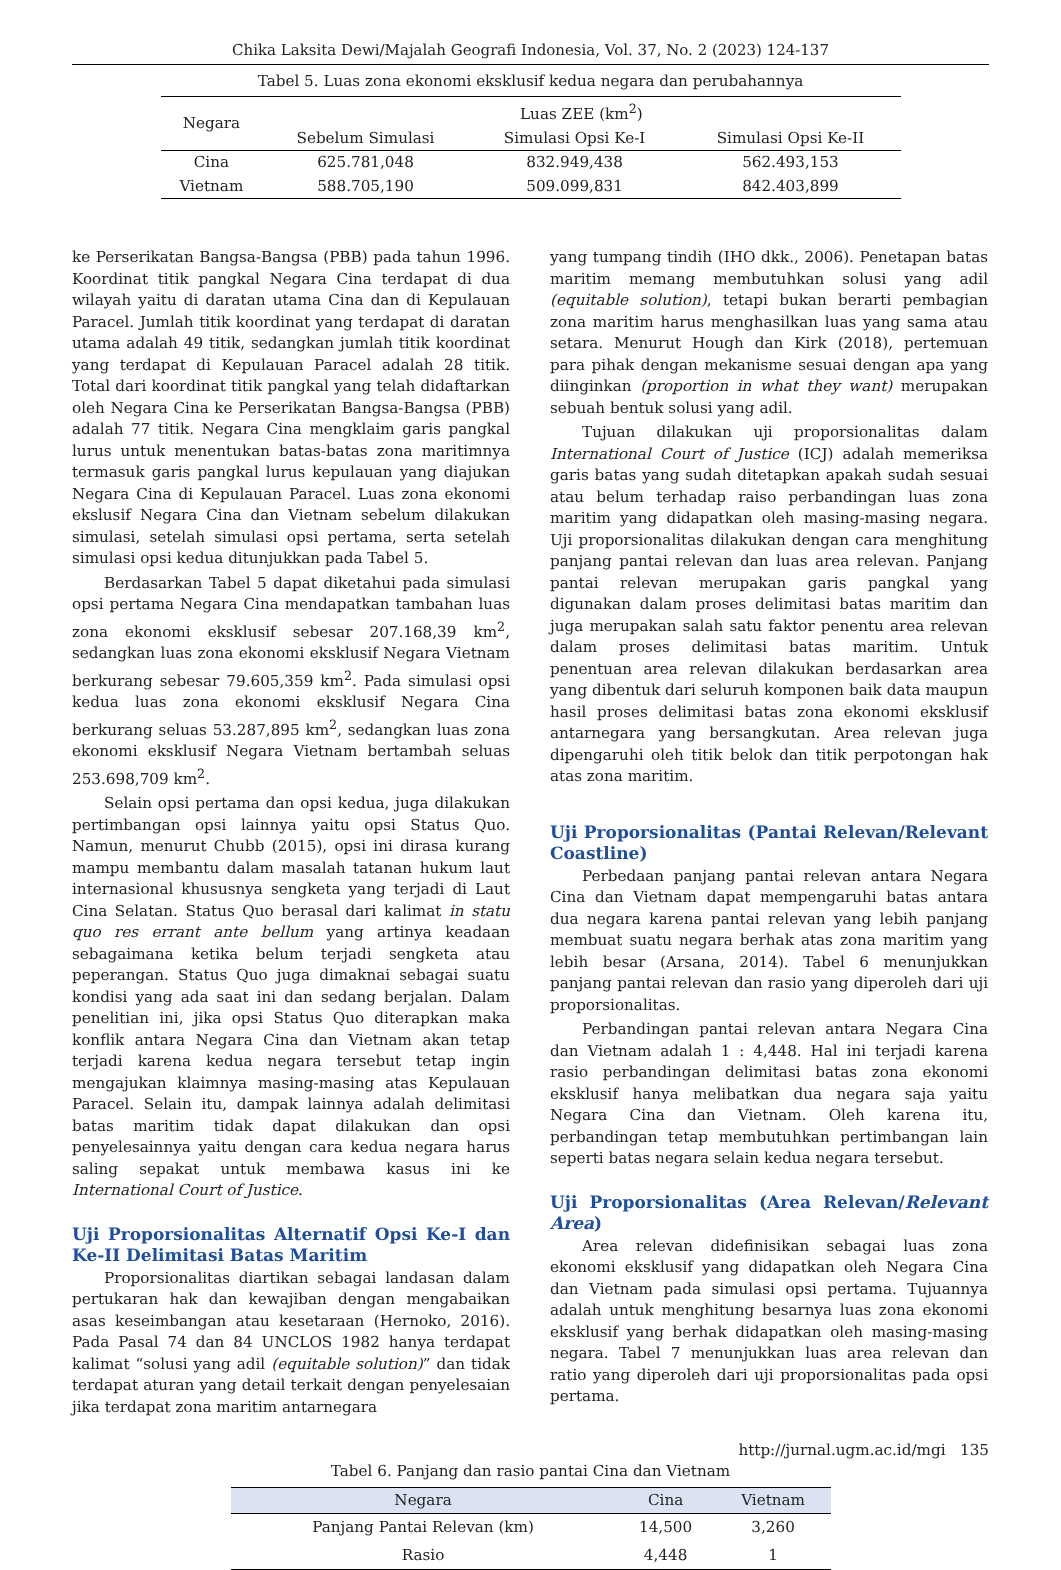Chika Laksita Dewi/Majalah Geografi Indonesia, Vol. 37, No. 2 (2023) 124-137
Tabel 5. Luas zona ekonomi eksklusif kedua negara dan perubahannya
| Negara | Luas ZEE (km<sup>2</sup>) | | |
| --- | --- | --- | --- |
| | Sebelum Simulasi | Simulasi Opsi Ke-I | Simulasi Opsi Ke-II |
| Cina | 625.781,048 | 832.949,438 | 562.493,153 |
| Vietnam | 588.705,190 | 509.099,831 | 842.403,899 |
ke Perserikatan Bangsa-Bangsa (PBB) pada tahun 1996. Koordinat titik pangkal Negara Cina terdapat di dua wilayah yaitu di daratan utama Cina dan di Kepulauan Paracel. Jumlah titik koordinat yang terdapat di daratan utama adalah 49 titik, sedangkan jumlah titik koordinat yang terdapat di Kepulauan Paracel adalah 28 titik. Total dari koordinat titik pangkal yang telah didaftarkan oleh Negara Cina ke Perserikatan Bangsa-Bangsa (PBB) adalah 77 titik. Negara Cina mengklaim garis pangkal lurus untuk menentukan batas-batas zona maritimnya termasuk garis pangkal lurus kepulauan yang diajukan Negara Cina di Kepulauan Paracel. Luas zona ekonomi ekslusif Negara Cina dan Vietnam sebelum dilakukan simulasi, setelah simulasi opsi pertama, serta setelah simulasi opsi kedua ditunjukkan pada Tabel 5.
Berdasarkan Tabel 5 dapat diketahui pada simulasi opsi pertama Negara Cina mendapatkan tambahan luas zona ekonomi eksklusif sebesar 207.168,39 km<sup>2</sup>, sedangkan luas zona ekonomi eksklusif Negara Vietnam berkurang sebesar 79.605,359 km<sup>2</sup>. Pada simulasi opsi kedua luas zona ekonomi eksklusif Negara Cina berkurang seluas 53.287,895 km<sup>2</sup>, sedangkan luas zona ekonomi eksklusif Negara Vietnam bertambah seluas 253.698,709 km<sup>2</sup>.
Selain opsi pertama dan opsi kedua, juga dilakukan pertimbangan opsi lainnya yaitu opsi Status Quo. Namun, menurut Chubb (2015), opsi ini dirasa kurang mampu membantu dalam masalah tatanan hukum laut internasional khususnya sengketa yang terjadi di Laut Cina Selatan. Status Quo berasal dari kalimat in statu quo res errant ante bellum yang artinya keadaan sebagaimana ketika belum terjadi sengketa atau peperangan. Status Quo juga dimaknai sebagai suatu kondisi yang ada saat ini dan sedang berjalan. Dalam penelitian ini, jika opsi Status Quo diterapkan maka konflik antara Negara Cina dan Vietnam akan tetap terjadi karena kedua negara tersebut tetap ingin mengajukan klaimnya masing-masing atas Kepulauan Paracel. Selain itu, dampak lainnya adalah delimitasi batas maritim tidak dapat dilakukan dan opsi penyelesainnya yaitu dengan cara kedua negara harus saling sepakat untuk membawa kasus ini ke International Court of Justice.
Uji Proporsionalitas Alternatif Opsi Ke-I dan Ke-II Delimitasi Batas Maritim
Proporsionalitas diartikan sebagai landasan dalam pertukaran hak dan kewajiban dengan mengabaikan asas keseimbangan atau kesetaraan (Hernoko, 2016). Pada Pasal 74 dan 84 UNCLOS 1982 hanya terdapat kalimat “solusi yang adil (equitable solution)” dan tidak terdapat aturan yang detail terkait dengan penyelesaian jika terdapat zona maritim antarnegara
yang tumpang tindih (IHO dkk., 2006). Penetapan batas maritim memang membutuhkan solusi yang adil (equitable solution), tetapi bukan berarti pembagian zona maritim harus menghasilkan luas yang sama atau setara. Menurut Hough dan Kirk (2018), pertemuan para pihak dengan mekanisme sesuai dengan apa yang diinginkan (proportion in what they want) merupakan sebuah bentuk solusi yang adil.
Tujuan dilakukan uji proporsionalitas dalam International Court of Justice (ICJ) adalah memeriksa garis batas yang sudah ditetapkan apakah sudah sesuai atau belum terhadap raiso perbandingan luas zona maritim yang didapatkan oleh masing-masing negara. Uji proporsionalitas dilakukan dengan cara menghitung panjang pantai relevan dan luas area relevan. Panjang pantai relevan merupakan garis pangkal yang digunakan dalam proses delimitasi batas maritim dan juga merupakan salah satu faktor penentu area relevan dalam proses delimitasi batas maritim. Untuk penentuan area relevan dilakukan berdasarkan area yang dibentuk dari seluruh komponen baik data maupun hasil proses delimitasi batas zona ekonomi eksklusif antarnegara yang bersangkutan. Area relevan juga dipengaruhi oleh titik belok dan titik perpotongan hak atas zona maritim.
Uji Proporsionalitas (Pantai Relevan/Relevant Coastline)
Perbedaan panjang pantai relevan antara Negara Cina dan Vietnam dapat mempengaruhi batas antara dua negara karena pantai relevan yang lebih panjang membuat suatu negara berhak atas zona maritim yang lebih besar (Arsana, 2014). Tabel 6 menunjukkan panjang pantai relevan dan rasio yang diperoleh dari uji proporsionalitas.
Perbandingan pantai relevan antara Negara Cina dan Vietnam adalah 1 : 4,448. Hal ini terjadi karena rasio perbandingan delimitasi batas zona ekonomi eksklusif hanya melibatkan dua negara saja yaitu Negara Cina dan Vietnam. Oleh karena itu, perbandingan tetap membutuhkan pertimbangan lain seperti batas negara selain kedua negara tersebut.
Uji Proporsionalitas (Area Relevan/Relevant Area)
Area relevan didefinisikan sebagai luas zona ekonomi eksklusif yang didapatkan oleh Negara Cina dan Vietnam pada simulasi opsi pertama. Tujuannya adalah untuk menghitung besarnya luas zona ekonomi eksklusif yang berhak didapatkan oleh masing-masing negara. Tabel 7 menunjukkan luas area relevan dan ratio yang diperoleh dari uji proporsionalitas pada opsi pertama.
Tabel 6. Panjang dan rasio pantai Cina dan Vietnam
| Negara | Cina | Vietnam |
| --- | --- | --- |
| Panjang Pantai Relevan (km) | 14,500 | 3,260 |
| Rasio | 4,448 | 1 |
http://jurnal.ugm.ac.id/mgi 135